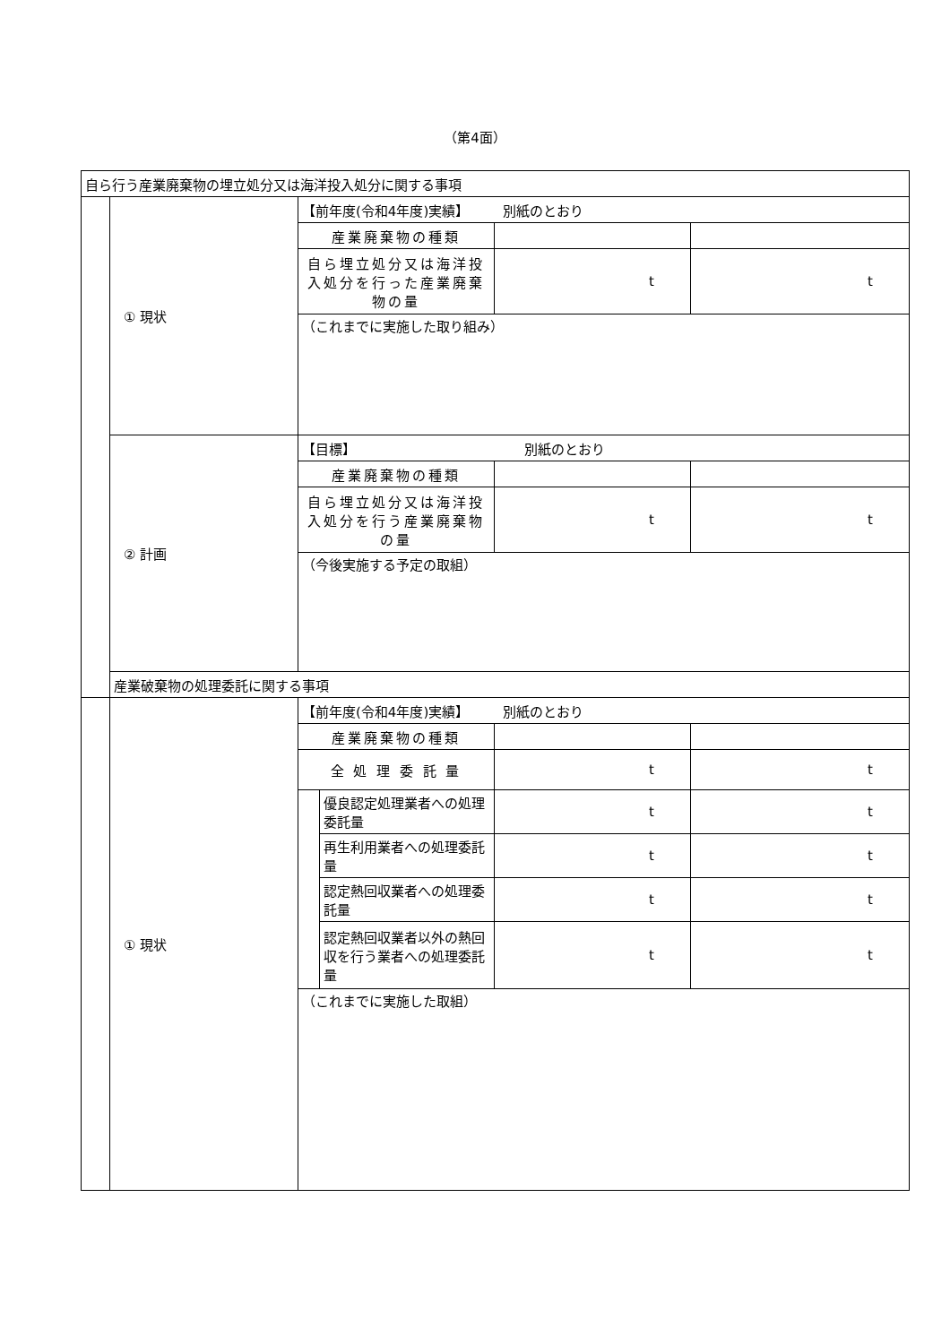（第4面）
| 自ら行う産業廃棄物の埋立処分又は海洋投入処分に関する事項 | | | | | |
| | ① 現状 | 【前年度(令和4年度)実績】 別紙のとおり | | | |
| | | 産業廃棄物の種類 | | | |
| | | 自ら埋立処分又は海洋投入処分を行った産業廃棄物の量 | | t | t |
| | | （これまでに実施した取り組み） | | | |
| | ② 計画 | 【目標】 別紙のとおり | | | |
| | | 産業廃棄物の種類 | | | |
| | | 自ら埋立処分又は海洋投入処分を行う産業廃棄物の量 | | t | t |
| | | （今後実施する予定の取組） | | | |
| | 産業破棄物の処理委託に関する事項 | | | | |
| | ① 現状 | 【前年度(令和4年度)実績】 別紙のとおり | | | |
| | | 産業廃棄物の種類 | | | |
| | | 全 処 理 委 託 量 | | t | t |
| | | | 優良認定処理業者への処理委託量 | t | t |
| | | | 再生利用業者への処理委託量 | t | t |
| | | | 認定熱回収業者への処理委託量 | t | t |
| | | | 認定熱回収業者以外の熱回収を行う業者への処理委託量 | t | t |
| | | （これまでに実施した取組） | | | |